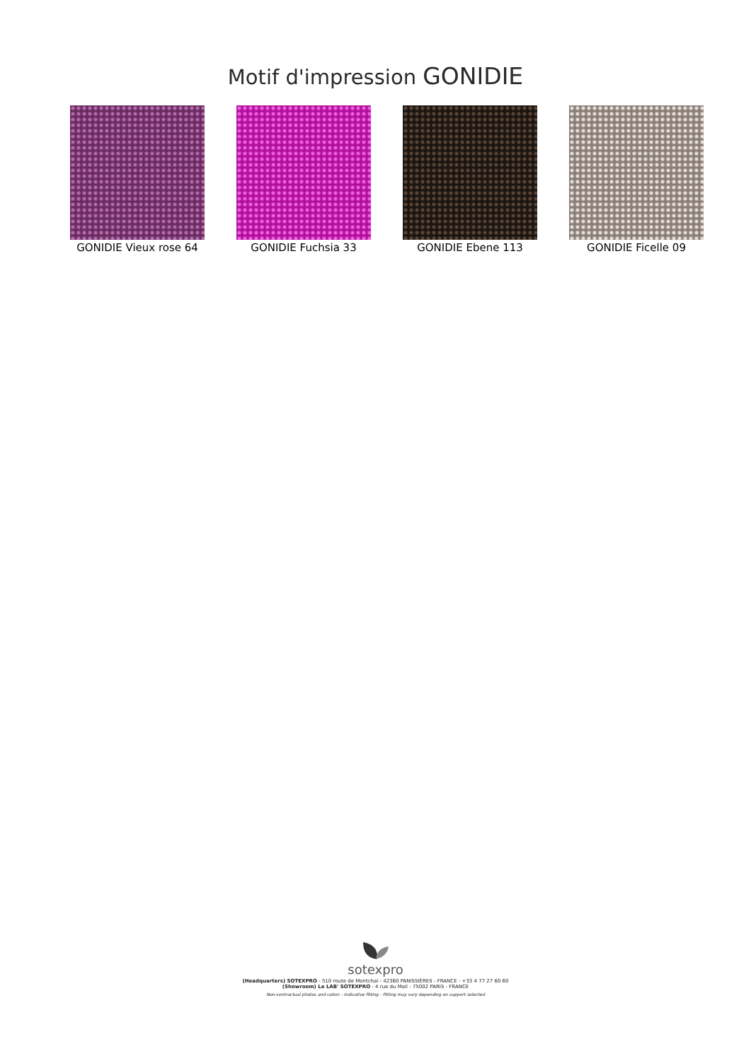Motif d'impression GONIDIE
GONIDIE Vieux rose 64 GONIDIE Fuchsia 33 GONIDIE Ebene 113 GONIDIE Ficelle 09
sotexpro
(Headquarters) SOTEXPRO - 510 route de Montchal - 42360 PANISSIÈRES - FRANCE - +33 4 77 27 60 60
(Showroom) Le LAB' SOTEXPRO - 4 rue du Mail - 75002 PARIS - FRANCE
Non-contractual photos and colors - Indicative fitting - Fitting may vary depending on support selected